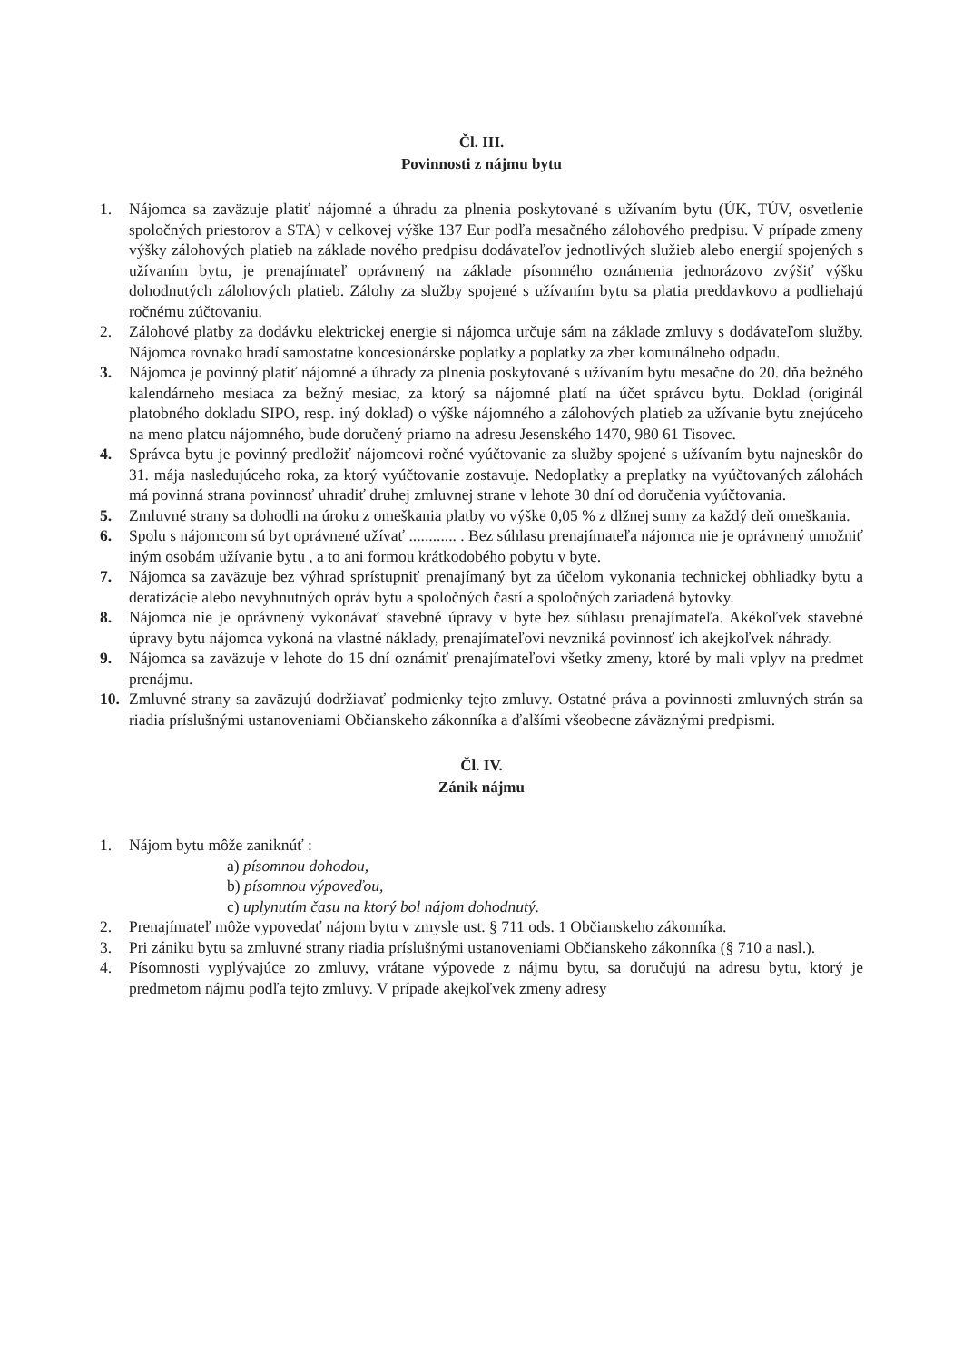Čl. III.
Povinnosti z nájmu bytu
1. Nájomca sa zaväzuje platiť nájomné a úhradu za plnenia poskytované s užívaním bytu (ÚK, TÚV, osvetlenie spoločných priestorov a STA) v celkovej výške 137 Eur podľa mesačného zálohového predpisu. V prípade zmeny výšky zálohových platieb na základe nového predpisu dodávateľov jednotlivých služieb alebo energií spojených s užívaním bytu, je prenajímateľ oprávnený na základe písomného oznámenia jednorázovo zvýšiť výšku dohodnutých zálohových platieb. Zálohy za služby spojené s užívaním bytu sa platia preddavkovo a podliehajú ročnému zúčtovaniu.
2. Zálohové platby za dodávku elektrickej energie si nájomca určuje sám na základe zmluvy s dodávateľom služby. Nájomca rovnako hradí samostatne koncesionárske poplatky a poplatky za zber komunálneho odpadu.
3. Nájomca je povinný platiť nájomné a úhrady za plnenia poskytované s užívaním bytu mesačne do 20. dňa bežného kalendárneho mesiaca za bežný mesiac, za ktorý sa nájomné platí na účet správcu bytu. Doklad (originál platobného dokladu SIPO, resp. iný doklad) o výške nájomného a zálohových platieb za užívanie bytu znejúceho na meno platcu nájomného, bude doručený priamo na adresu Jesenského 1470, 980 61 Tisovec.
4. Správca bytu je povinný predložiť nájomcovi ročné vyúčtovanie za služby spojené s užívaním bytu najneskôr do 31. mája nasledujúceho roka, za ktorý vyúčtovanie zostavuje. Nedoplatky a preplatky na vyúčtovaných zálohách má povinná strana povinnosť uhradiť druhej zmluvnej strane v lehote 30 dní od doručenia vyúčtovania.
5. Zmluvné strany sa dohodli na úroku z omeškania platby vo výške 0,05 % z dlžnej sumy za každý deň omeškania.
6. Spolu s nájomcom sú byt oprávnené užívať ............ . Bez súhlasu prenajímateľa nájomca nie je oprávnený umožniť iným osobám užívanie bytu , a to ani formou krátkodobého pobytu v byte.
7. Nájomca sa zaväzuje bez výhrad sprístupniť prenajímaný byt za účelom vykonania technickej obhliadky bytu a deratizácie alebo nevyhnutných opráv bytu a spoločných častí a spoločných zariadená bytovky.
8. Nájomca nie je oprávnený vykonávať stavebné úpravy v byte bez súhlasu prenajímateľa. Akékoľvek stavebné úpravy bytu nájomca vykoná na vlastné náklady, prenajímateľovi nevzniká povinnosť ich akejkoľvek náhrady.
9. Nájomca sa zaväzuje v lehote do 15 dní oznámiť prenajímateľovi všetky zmeny, ktoré by mali vplyv na predmet prenájmu.
10. Zmluvné strany sa zaväzujú dodržiavať podmienky tejto zmluvy. Ostatné práva a povinnosti zmluvných strán sa riadia príslušnými ustanoveniami Občianskeho zákonníka a ďalšími všeobecne záväznými predpismi.
Čl. IV.
Zánik nájmu
1. Nájom bytu môže zaniknúť :
a) písomnou dohodou,
b) písomnou výpoveďou,
c) uplynutím času na ktorý bol nájom dohodnutý.
2. Prenajímateľ môže vypovedať nájom bytu v zmysle ust. § 711 ods. 1 Občianskeho zákonníka.
3. Pri zániku bytu sa zmluvné strany riadia príslušnými ustanoveniami Občianskeho zákonníka (§ 710 a nasl.).
4. Písomnosti vyplývajúce zo zmluvy, vrátane výpovede z nájmu bytu, sa doručujú na adresu bytu, ktorý je predmetom nájmu podľa tejto zmluvy. V prípade akejkoľvek zmeny adresy